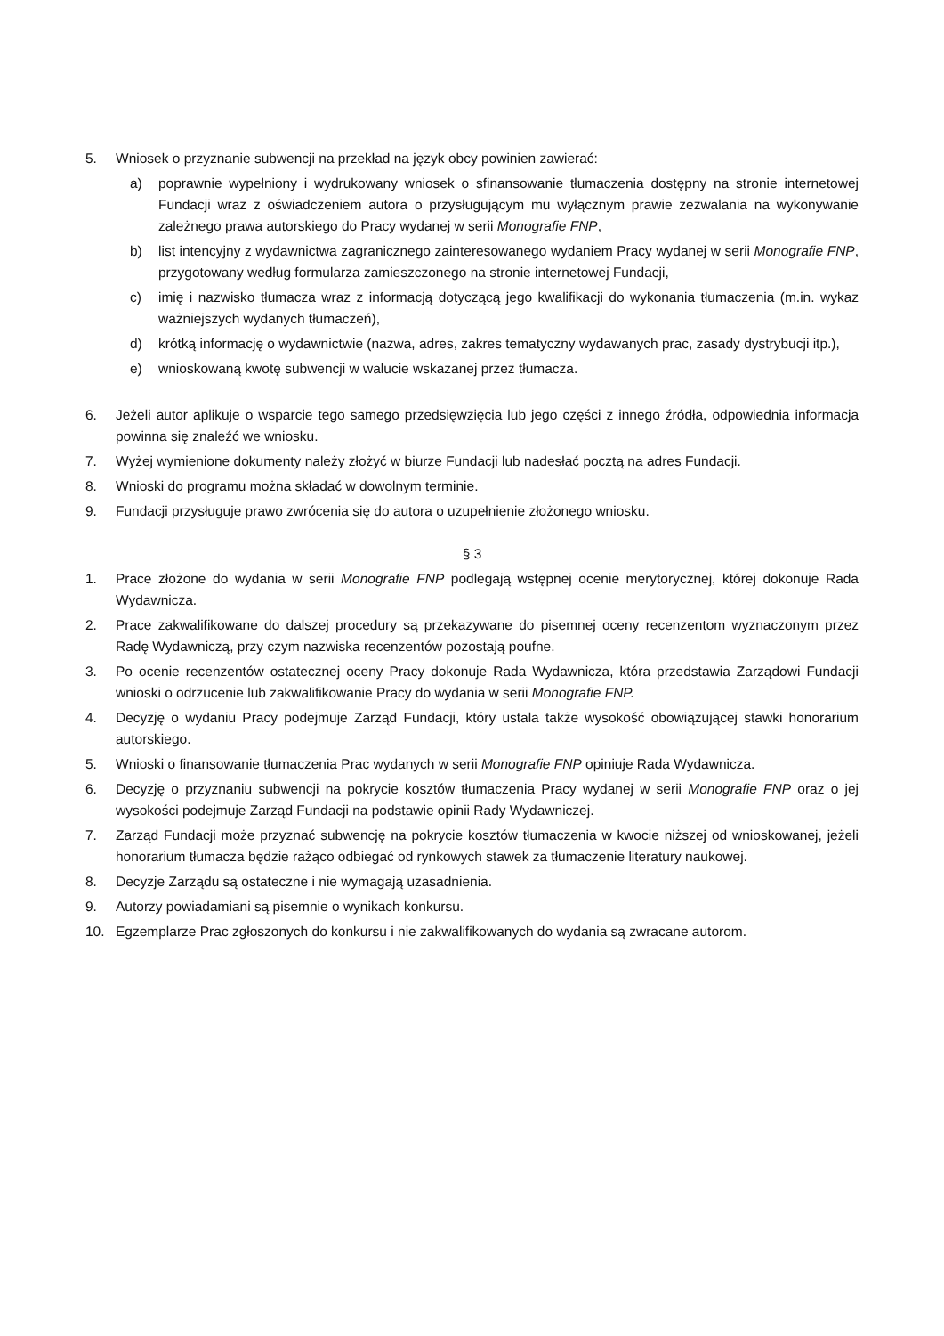5. Wniosek o przyznanie subwencji na przekład na język obcy powinien zawierać:
a) poprawnie wypełniony i wydrukowany wniosek o sfinansowanie tłumaczenia dostępny na stronie internetowej Fundacji wraz z oświadczeniem autora o przysługującym mu wyłącznym prawie zezwalania na wykonywanie zależnego prawa autorskiego do Pracy wydanej w serii Monografie FNP,
b) list intencyjny z wydawnictwa zagranicznego zainteresowanego wydaniem Pracy wydanej w serii Monografie FNP, przygotowany według formularza zamieszczonego na stronie internetowej Fundacji,
c) imię i nazwisko tłumacza wraz z informacją dotyczącą jego kwalifikacji do wykonania tłumaczenia (m.in. wykaz ważniejszych wydanych tłumaczeń),
d) krótką informację o wydawnictwie (nazwa, adres, zakres tematyczny wydawanych prac, zasady dystrybucji itp.),
e) wnioskowaną kwotę subwencji w walucie wskazanej przez tłumacza.
6. Jeżeli autor aplikuje o wsparcie tego samego przedsięwzięcia lub jego części z innego źródła, odpowiednia informacja powinna się znaleźć we wniosku.
7. Wyżej wymienione dokumenty należy złożyć w biurze Fundacji lub nadesłać pocztą na adres Fundacji.
8. Wnioski do programu można składać w dowolnym terminie.
9. Fundacji przysługuje prawo zwrócenia się do autora o uzupełnienie złożonego wniosku.
§ 3
1. Prace złożone do wydania w serii Monografie FNP podlegają wstępnej ocenie merytorycznej, której dokonuje Rada Wydawnicza.
2. Prace zakwalifikowane do dalszej procedury są przekazywane do pisemnej oceny recenzentom wyznaczonym przez Radę Wydawniczą, przy czym nazwiska recenzentów pozostają poufne.
3. Po ocenie recenzentów ostatecznej oceny Pracy dokonuje Rada Wydawnicza, która przedstawia Zarządowi Fundacji wnioski o odrzucenie lub zakwalifikowanie Pracy do wydania w serii Monografie FNP.
4. Decyzję o wydaniu Pracy podejmuje Zarząd Fundacji, który ustala także wysokość obowiązującej stawki honorarium autorskiego.
5. Wnioski o finansowanie tłumaczenia Prac wydanych w serii Monografie FNP opiniuje Rada Wydawnicza.
6. Decyzję o przyznaniu subwencji na pokrycie kosztów tłumaczenia Pracy wydanej w serii Monografie FNP oraz o jej wysokości podejmuje Zarząd Fundacji na podstawie opinii Rady Wydawniczej.
7. Zarząd Fundacji może przyznać subwencję na pokrycie kosztów tłumaczenia w kwocie niższej od wnioskowanej, jeżeli honorarium tłumacza będzie rażąco odbiegać od rynkowych stawek za tłumaczenie literatury naukowej.
8. Decyzje Zarządu są ostateczne i nie wymagają uzasadnienia.
9. Autorzy powiadamiani są pisemnie o wynikach konkursu.
10. Egzemplarze Prac zgłoszonych do konkursu i nie zakwalifikowanych do wydania są zwracane autorom.